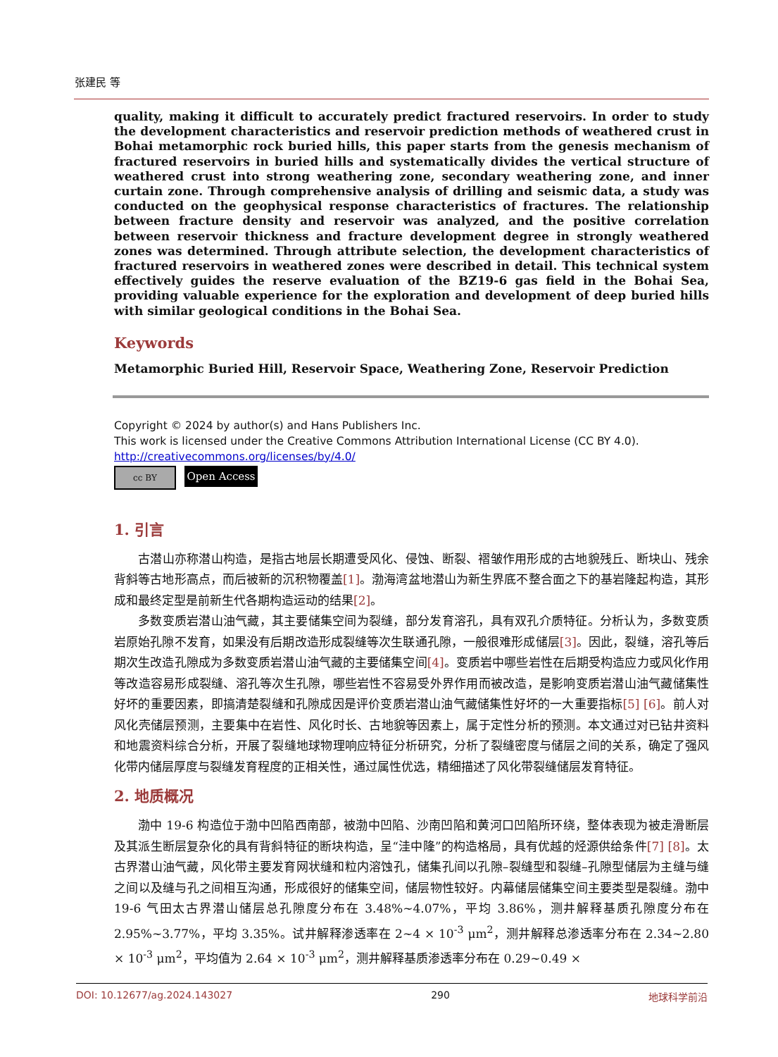张建民 等
quality, making it difficult to accurately predict fractured reservoirs. In order to study the development characteristics and reservoir prediction methods of weathered crust in Bohai metamorphic rock buried hills, this paper starts from the genesis mechanism of fractured reservoirs in buried hills and systematically divides the vertical structure of weathered crust into strong weathering zone, secondary weathering zone, and inner curtain zone. Through comprehensive analysis of drilling and seismic data, a study was conducted on the geophysical response characteristics of fractures. The relationship between fracture density and reservoir was analyzed, and the positive correlation between reservoir thickness and fracture development degree in strongly weathered zones was determined. Through attribute selection, the development characteristics of fractured reservoirs in weathered zones were described in detail. This technical system effectively guides the reserve evaluation of the BZ19-6 gas field in the Bohai Sea, providing valuable experience for the exploration and development of deep buried hills with similar geological conditions in the Bohai Sea.
Keywords
Metamorphic Buried Hill, Reservoir Space, Weathering Zone, Reservoir Prediction
Copyright © 2024 by author(s) and Hans Publishers Inc.
This work is licensed under the Creative Commons Attribution International License (CC BY 4.0).
http://creativecommons.org/licenses/by/4.0/
cc BY
Open Access
1. 引言
古潜山亦称潜山构造，是指古地层长期遭受风化、侵蚀、断裂、褶皱作用形成的古地貌残丘、断块山、残余背斜等古地形高点，而后被新的沉积物覆盖[1]。渤海湾盆地潜山为新生界底不整合面之下的基岩隆起构造，其形成和最终定型是前新生代各期构造运动的结果[2]。
多数变质岩潜山油气藏，其主要储集空间为裂缝，部分发育溶孔，具有双孔介质特征。分析认为，多数变质岩原始孔隙不发育，如果没有后期改造形成裂缝等次生联通孔隙，一般很难形成储层[3]。因此，裂缝，溶孔等后期次生改造孔隙成为多数变质岩潜山油气藏的主要储集空间[4]。变质岩中哪些岩性在后期受构造应力或风化作用等改造容易形成裂缝、溶孔等次生孔隙，哪些岩性不容易受外界作用而被改造，是影响变质岩潜山油气藏储集性好坏的重要因素，即搞清楚裂缝和孔隙成因是评价变质岩潜山油气藏储集性好坏的一大重要指标[5] [6]。前人对风化壳储层预测，主要集中在岩性、风化时长、古地貌等因素上，属于定性分析的预测。本文通过对已钻井资料和地震资料综合分析，开展了裂缝地球物理响应特征分析研究，分析了裂缝密度与储层之间的关系，确定了强风化带内储层厚度与裂缝发育程度的正相关性，通过属性优选，精细描述了风化带裂缝储层发育特征。
2. 地质概况
渤中 19-6 构造位于渤中凹陷西南部，被渤中凹陷、沙南凹陷和黄河口凹陷所环绕，整体表现为被走滑断层及其派生断层复杂化的具有背斜特征的断块构造，呈“洼中隆”的构造格局，具有优越的烃源供给条件[7] [8]。太古界潜山油气藏，风化带主要发育网状缝和粒内溶蚀孔，储集孔间以孔隙–裂缝型和裂缝–孔隙型储层为主缝与缝之间以及缝与孔之间相互沟通，形成很好的储集空间，储层物性较好。内幕储层储集空间主要类型是裂缝。渤中 19-6 气田太古界潜山储层总孔隙度分布在 3.48%~4.07%，平均 3.86%，测井解释基质孔隙度分布在 2.95%~3.77%，平均 3.35%。试井解释渗透率在 2~4 × 10<sup>-3</sup> μm<sup>2</sup>，测井解释总渗透率分布在 2.34~2.80 × 10<sup>-3</sup> μm<sup>2</sup>，平均值为 2.64 × 10<sup>-3</sup> μm<sup>2</sup>，测井解释基质渗透率分布在 0.29~0.49 ×
DOI: 10.12677/ag.2024.143027 290 地球科学前沿